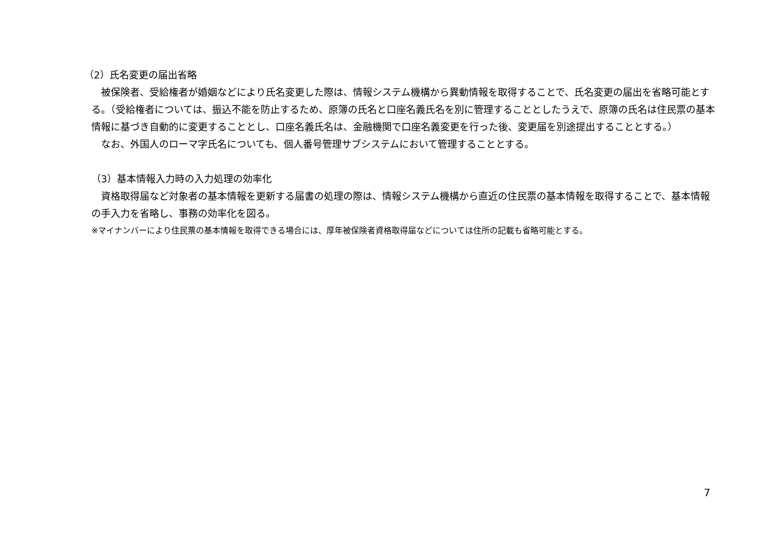（2）氏名変更の届出省略
　被保険者、受給権者が婚姻などにより氏名変更した際は、情報システム機構から異動情報を取得することで、氏名変更の届出を省略可能とする。（受給権者については、振込不能を防止するため、原簿の氏名と口座名義氏名を別に管理することとしたうえで、原簿の氏名は住民票の基本情報に基づき自動的に変更することとし、口座名義氏名は、金融機関で口座名義変更を行った後、変更届を別途提出することとする。）
　なお、外国人のローマ字氏名についても、個人番号管理サブシステムにおいて管理することとする。
（3）基本情報入力時の入力処理の効率化
　資格取得届など対象者の基本情報を更新する届書の処理の際は、情報システム機構から直近の住民票の基本情報を取得することで、基本情報の手入力を省略し、事務の効率化を図る。
※マイナンバーにより住民票の基本情報を取得できる場合には、厚年被保険者資格取得届などについては住所の記載も省略可能とする。
7